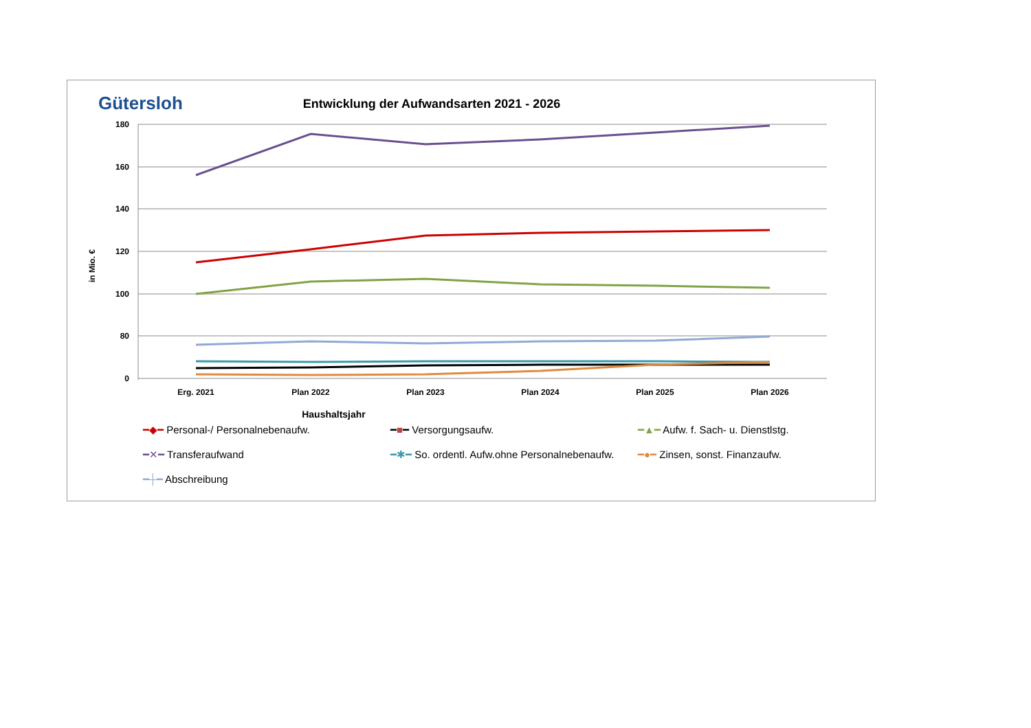Gütersloh
Entwicklung der Aufwandsarten 2021 - 2026
180
160
140
120
100
80
0
in Mio. €
Erg. 2021
Plan 2022
Plan 2023
Plan 2024
Plan 2025
Plan 2026
Haushaltsjahr
━◆━ Personal-/ Personalnebenaufw.
━■━ Versorgungsaufw.
━▲━ Aufw. f. Sach- u. Dienstlstg.
━✕━ Transferaufwand
━✱━ So. ordentl. Aufw.ohne Personalnebenaufw.
━●━ Zinsen, sonst. Finanzaufw.
━┼━ Abschreibung